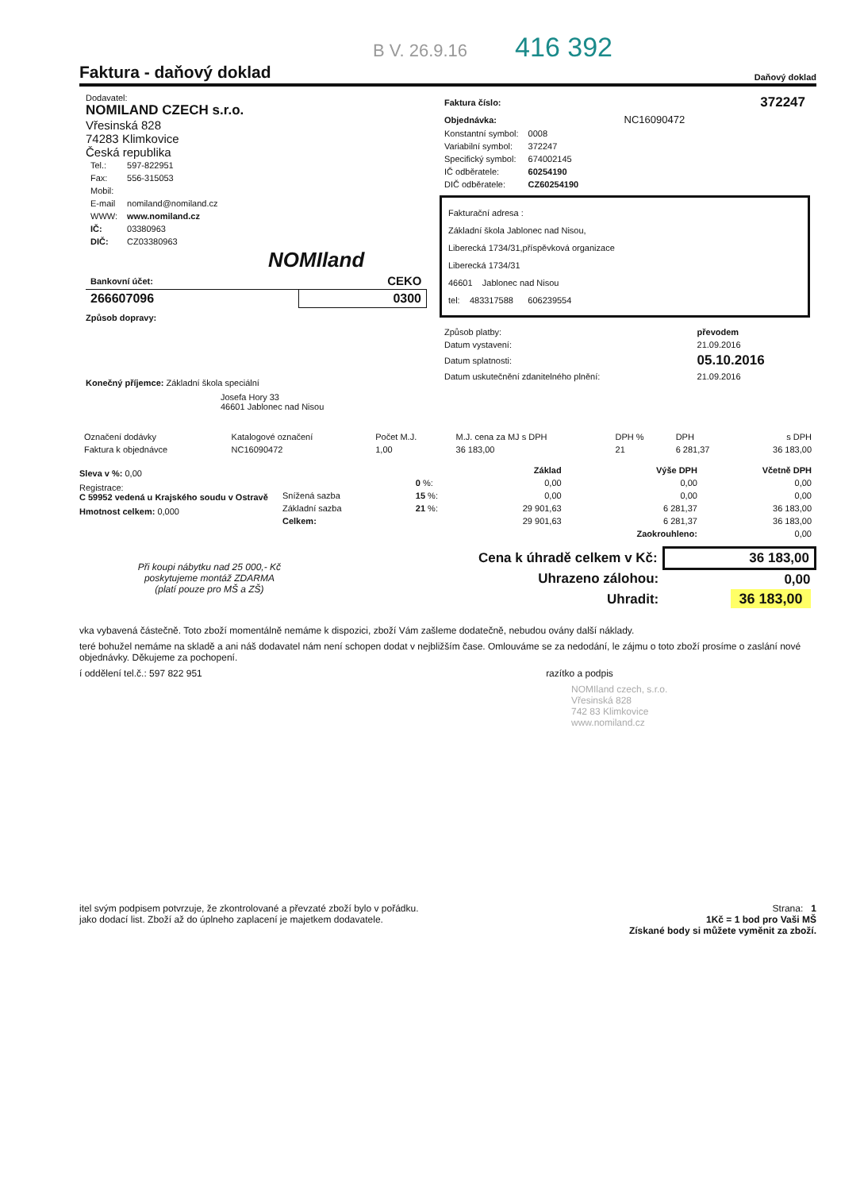B V. 26.9.16 416 392
Faktura - daňový doklad Daňový doklad
Dodavatel:
NOMILAND CZECH s.r.o.
Vřesinská 828
74283 Klimkovice
Česká republika
| Tel.: | 597-822951 |
| Fax: | 556-315053 |
| Mobil: | |
| E-mail | nomiland@nomiland.cz |
| WWW: | www.nomiland.cz |
| IČ: | 03380963 |
| DIČ: | CZ03380963 |
NOMIland
| Bankovní účet: | CEKO |
| --- | --- |
| 266607096 | 0300 |
Způsob dopravy:
Konečný příjemce: Základní škola speciální
Josefa Hory 33
46601 Jablonec nad Nisou
| Faktura číslo: | 372247 |
| Objednávka: | NC16090472 |
| Konstantní symbol: | 0008 |
| Variabilní symbol: | 372247 |
| Specifický symbol: | 674002145 |
| IČ odběratele: | 60254190 |
| DIČ odběratele: | CZ60254190 |
Fakturační adresa :
Základní škola Jablonec nad Nisou,
Liberecká 1734/31,příspěvková organizace
Liberecká 1734/31
46601 Jablonec nad Nisou
tel: 483317588 606239554
| Způsob platby: | převodem |
| Datum vystavení: | 21.09.2016 |
| Datum splatnosti: | 05.10.2016 |
| Datum uskutečnění zdanitelného plnění: | 21.09.2016 |
| Označení dodávky | Katalogové označení | Počet M.J. | M.J. cena za MJ s DPH | DPH % | DPH | s DPH |
| --- | --- | --- | --- | --- | --- | --- |
| Faktura k objednávce | NC16090472 | 1,00 | 36 183,00 | 21 | 6 281,37 | 36 183,00 |
Sleva v %: 0,00
Registrace:
C 59952 vedená u Krajského soudu v Ostravě
Hmotnost celkem: 0,000
| | | Základ | Výše DPH | Včetně DPH |
| --- | --- | --- | --- | --- |
| | 0 %: | 0,00 | 0,00 | 0,00 |
| Snížená sazba | 15 %: | 0,00 | 0,00 | 0,00 |
| Základní sazba | 21 %: | 29 901,63 | 6 281,37 | 36 183,00 |
| Celkem: | | 29 901,63 | 6 281,37 | 36 183,00 |
| | | | Zaokrouhleno: | 0,00 |
| Při koupi nábytku nad 25 000,- Kč poskytujeme montáž ZDARMA (platí pouze pro MŠ a ZŠ) | Cena k úhradě celkem v Kč: | 36 183,00 |
| | Uhrazeno zálohou: | 0,00 |
| | Uhradit: | 36 183,00 |
vka vybavená částečně. Toto zboží momentálně nemáme k dispozici, zboží Vám zašleme dodatečně, nebudou ovány další náklady.
teré bohužel nemáme na skladě a ani náš dodavatel nám není schopen dodat v nejbližším čase. Omlouváme se za nedodání, le zájmu o toto zboží prosíme o zaslání nové objednávky. Děkujeme za pochopení.
í oddělení tel.č.: 597 822 951 razítko a podpis
NOMIland czech, s.r.o.
Vřesinská 828
742 83 Klimkovice
www.nomiland.cz
itel svým podpisem potvrzuje, že zkontrolované a převzaté zboží bylo v pořádku.
jako dodací list. Zboží až do úplneho zaplacení je majetkem dodavatele.
Strana: 1
1Kč = 1 bod pro Vaši MŠ
Získané body si můžete vyměnit za zboží.